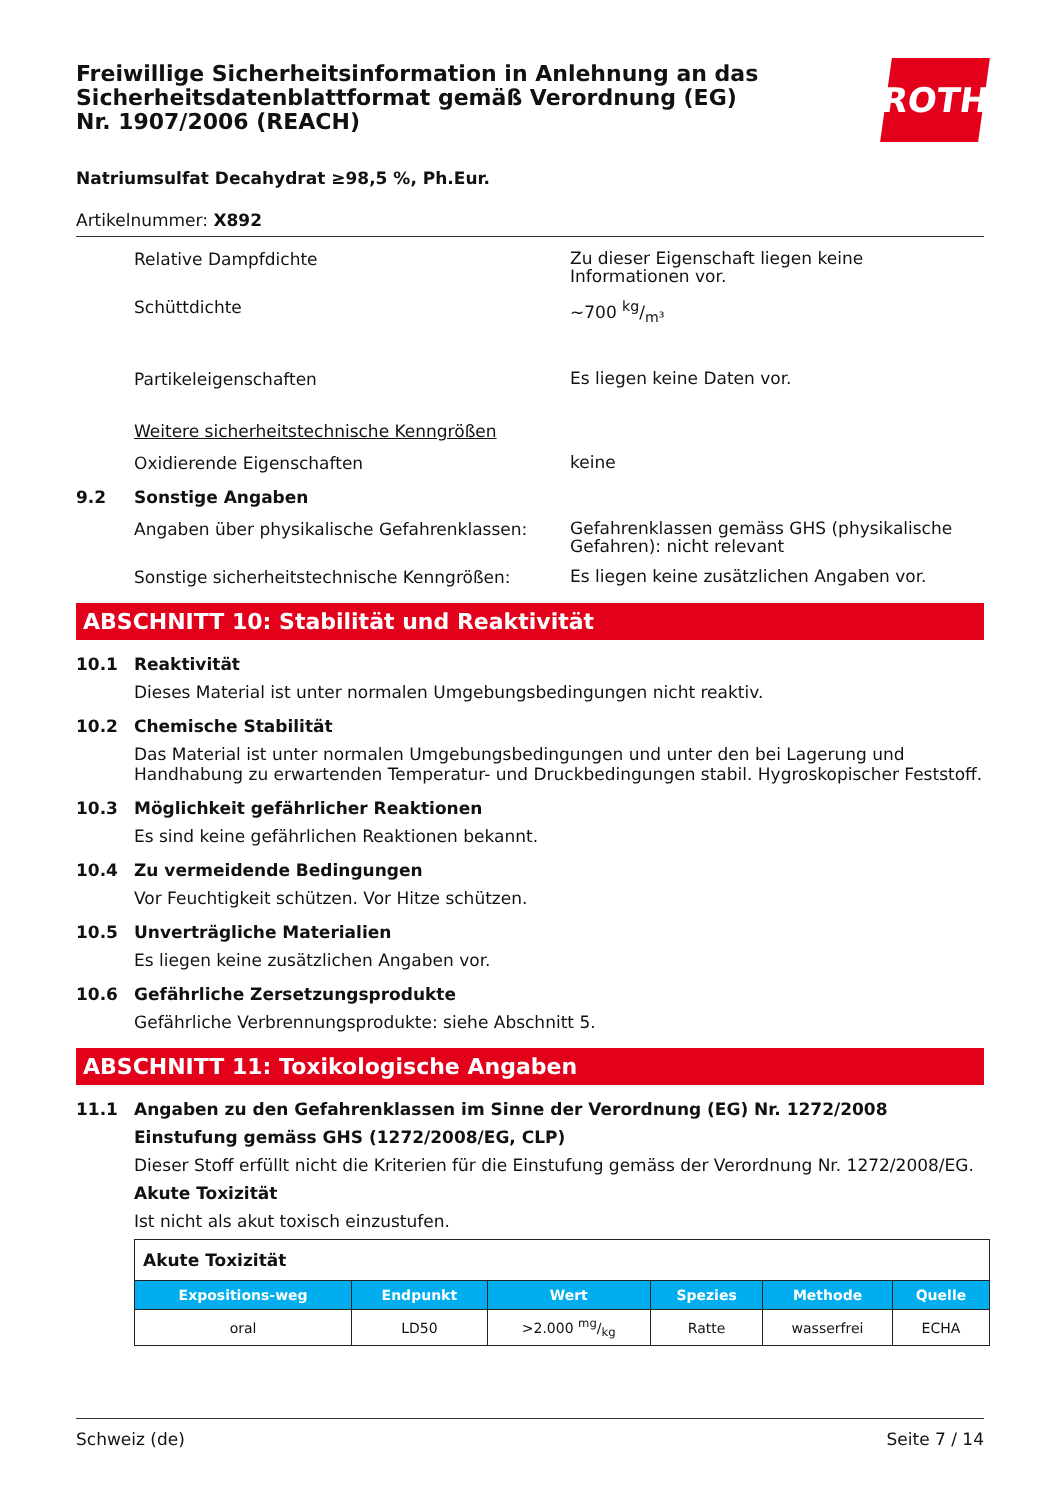Freiwillige Sicherheitsinformation in Anlehnung an das Sicherheitsdatenblattformat gemäß Verordnung (EG) Nr. 1907/2006 (REACH)
ROTH
Natriumsulfat Decahydrat ≥98,5 %, Ph.Eur.
Artikelnummer: X892
Relative Dampfdichte
Zu dieser Eigenschaft liegen keine Informationen vor.
Schüttdichte
~700 kg/m³
Partikeleigenschaften
Es liegen keine Daten vor.
Weitere sicherheitstechnische Kenngrößen
Oxidierende Eigenschaften
keine
9.2 Sonstige Angaben
Angaben über physikalische Gefahrenklassen:
Gefahrenklassen gemäss GHS (physikalische Gefahren): nicht relevant
Sonstige sicherheitstechnische Kenngrößen:
Es liegen keine zusätzlichen Angaben vor.
ABSCHNITT 10: Stabilität und Reaktivität
10.1 Reaktivität
Dieses Material ist unter normalen Umgebungsbedingungen nicht reaktiv.
10.2 Chemische Stabilität
Das Material ist unter normalen Umgebungsbedingungen und unter den bei Lagerung und Handhabung zu erwartenden Temperatur- und Druckbedingungen stabil. Hygroskopischer Feststoff.
10.3 Möglichkeit gefährlicher Reaktionen
Es sind keine gefährlichen Reaktionen bekannt.
10.4 Zu vermeidende Bedingungen
Vor Feuchtigkeit schützen. Vor Hitze schützen.
10.5 Unverträgliche Materialien
Es liegen keine zusätzlichen Angaben vor.
10.6 Gefährliche Zersetzungsprodukte
Gefährliche Verbrennungsprodukte: siehe Abschnitt 5.
ABSCHNITT 11: Toxikologische Angaben
11.1 Angaben zu den Gefahrenklassen im Sinne der Verordnung (EG) Nr. 1272/2008
Einstufung gemäss GHS (1272/2008/EG, CLP)
Dieser Stoff erfüllt nicht die Kriterien für die Einstufung gemäss der Verordnung Nr. 1272/2008/EG.
Akute Toxizität
Ist nicht als akut toxisch einzustufen.
| Akute Toxizität | | | | | |
| Expositions-weg | Endpunkt | Wert | Spezies | Methode | Quelle |
| oral | LD50 | >2.000 mg/kg | Ratte | wasserfrei | ECHA |
Schweiz (de) Seite 7 / 14